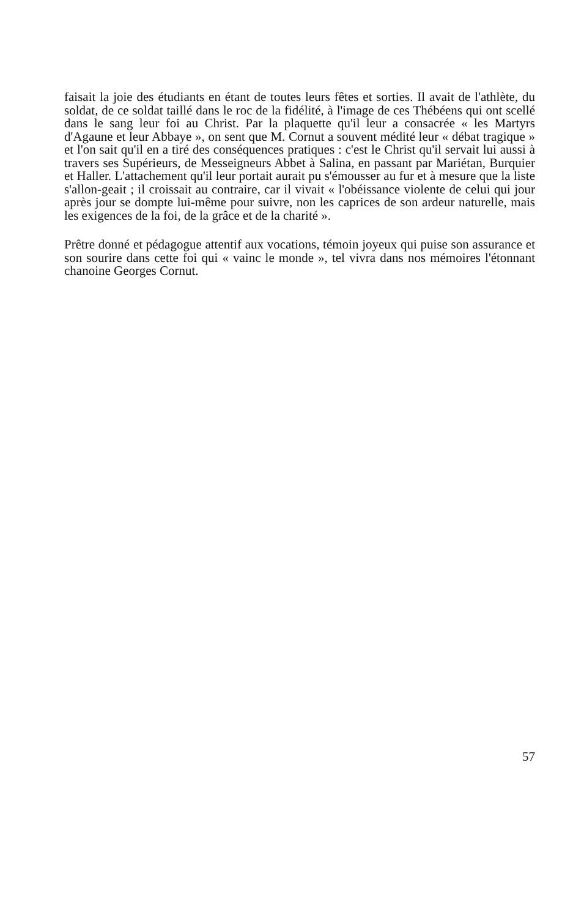faisait la joie des étudiants en étant de toutes leurs fêtes et sorties. Il avait de l'athlète, du soldat, de ce soldat taillé dans le roc de la fidélité, à l'image de ces Thébéens qui ont scellé dans le sang leur foi au Christ. Par la plaquette qu'il leur a consacrée « les Martyrs d'Agaune et leur Abbaye », on sent que M. Cornut a souvent médité leur « débat tragique » et l'on sait qu'il en a tiré des conséquences pratiques : c'est le Christ qu'il servait lui aussi à travers ses Supérieurs, de Messeigneurs Abbet à Salina, en passant par Mariétan, Burquier et Haller. L'attachement qu'il leur portait aurait pu s'émousser au fur et à mesure que la liste s'allon-geait ; il croissait au contraire, car il vivait « l'obéissance violente de celui qui jour après jour se dompte lui-même pour suivre, non les caprices de son ardeur naturelle, mais les exigences de la foi, de la grâce et de la charité ».
Prêtre donné et pédagogue attentif aux vocations, témoin joyeux qui puise son assurance et son sourire dans cette foi qui « vainc le monde », tel vivra dans nos mémoires l'étonnant chanoine Georges Cornut.
57